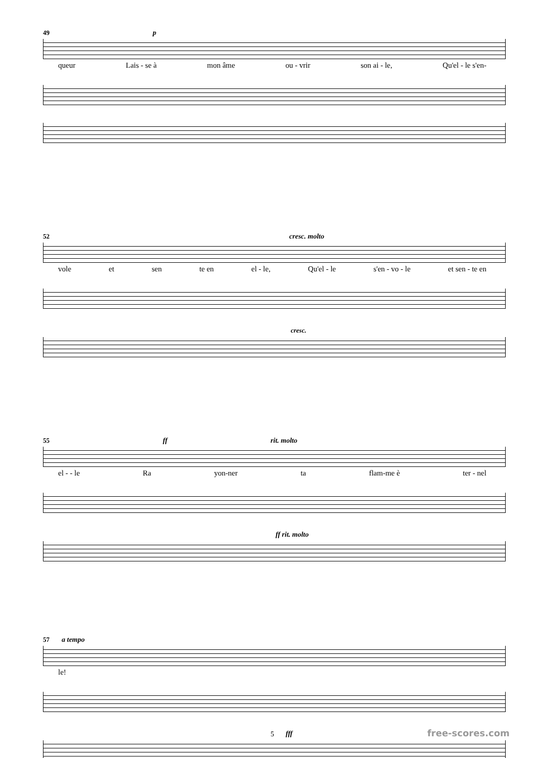49 p
queur Lais - se à mon âme ou - vrir son ai - le, Qu'el - le s'en-
52 cresc. molto
vole et sen te en el - le, Qu'el - le s'en - vo - le et sen - te en
cresc.
55 ff rit. molto
el - - le Ra yon-ner ta flam-me è ter - nel
ff rit. molto
57 a tempo
le!
fff
5 free-scores.com